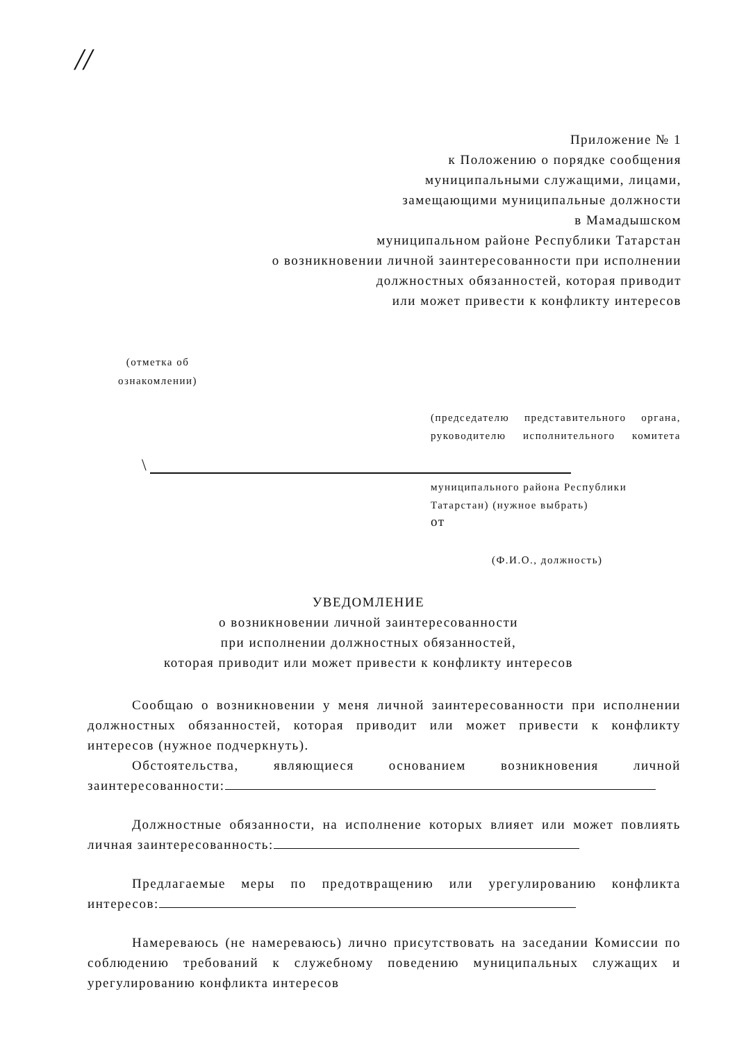//
Приложение № 1
к Положению о порядке сообщения
муниципальными служащими, лицами,
замещающими муниципальные должности
в Мамадышском
муниципальном районе Республики Татарстан
о возникновении личной заинтересованности при исполнении
должностных обязанностей, которая приводит
или может привести к конфликту интересов
(отметка об
ознакомлении)
(председателю представительного органа, руководителю исполнительного комитета
\
муниципального района Республики Татарстан) (нужное выбрать)
от
(Ф.И.О., должность)
УВЕДОМЛЕНИЕ
о возникновении личной заинтересованности
при исполнении должностных обязанностей,
которая приводит или может привести к конфликту интересов
Сообщаю о возникновении у меня личной заинтересованности при исполнении должностных обязанностей, которая приводит или может привести к конфликту интересов (нужное подчеркнуть).
Обстоятельства, являющиеся основанием возникновения личной заинтересованности:
Должностные обязанности, на исполнение которых влияет или может повлиять личная заинтересованность:
Предлагаемые меры по предотвращению или урегулированию конфликта интересов:
Намереваюсь (не намереваюсь) лично присутствовать на заседании Комиссии по соблюдению требований к служебному поведению муниципальных служащих и урегулированию конфликта интересов